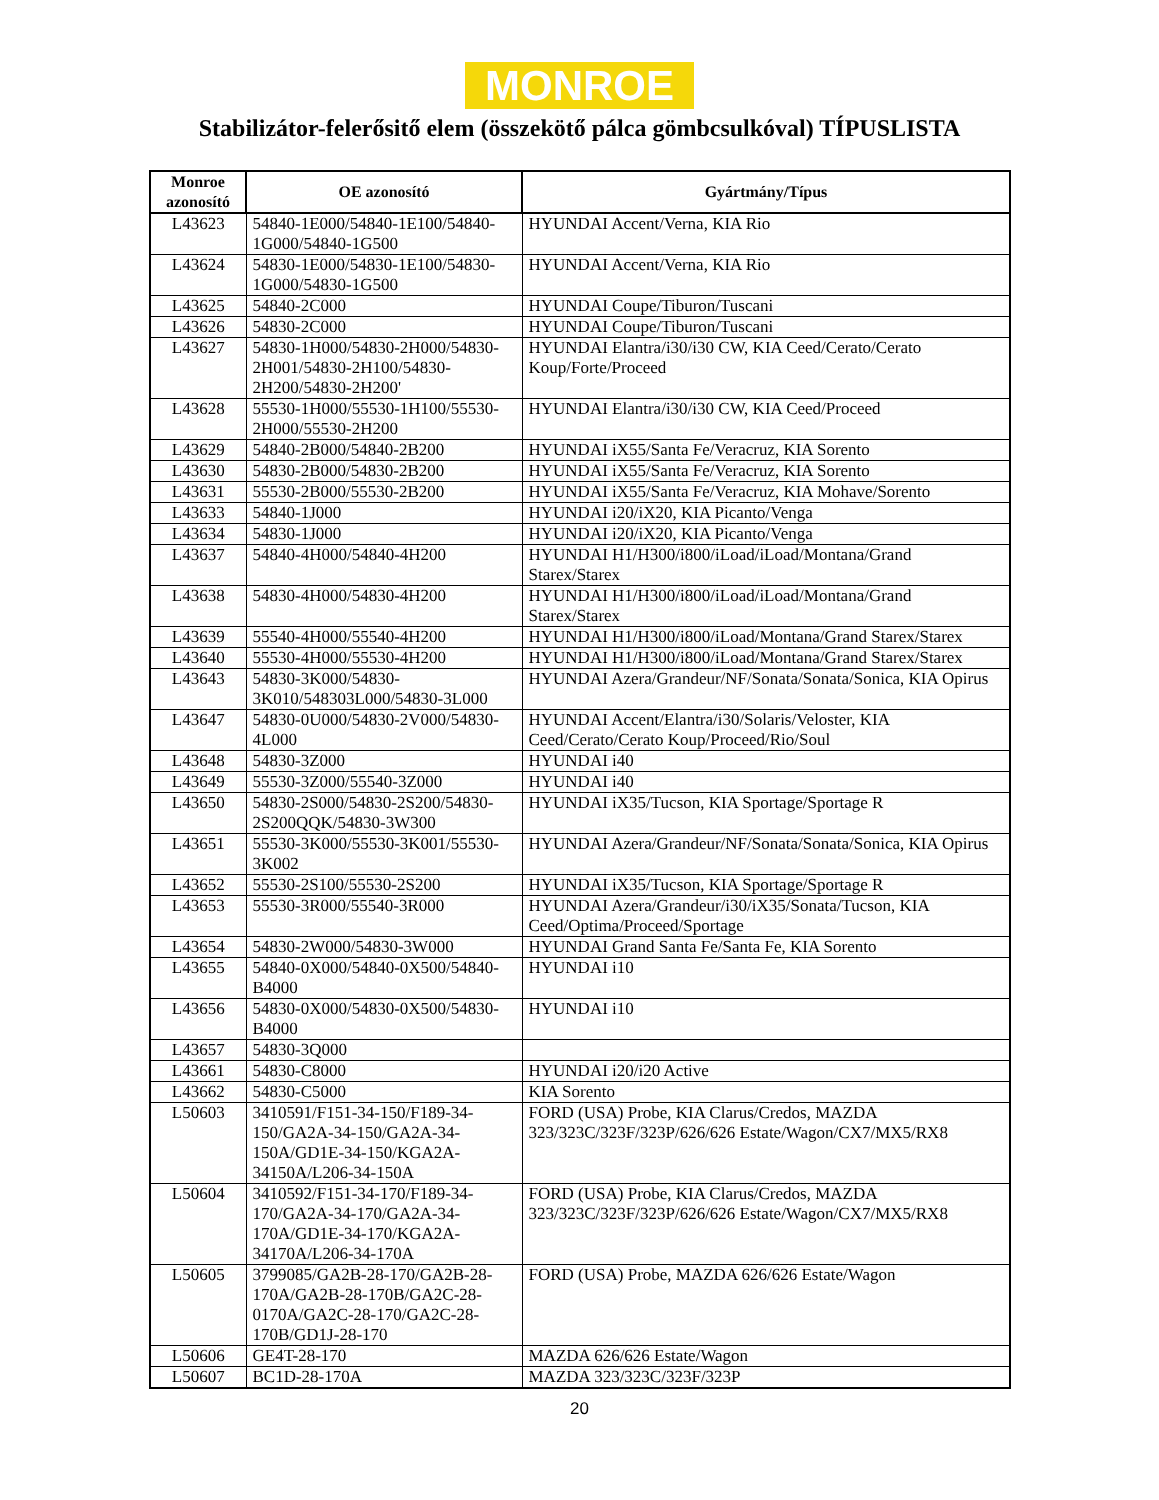MONROE
Stabilizátor-felerősitő elem (összekötő pálca gömbcsulkóval) TÍPUSLISTA
| Monroe azonosító | OE azonosító | Gyártmány/Típus |
| --- | --- | --- |
| L43623 | 54840-1E000/54840-1E100/54840-1G000/54840-1G500 | HYUNDAI Accent/Verna, KIA Rio |
| L43624 | 54830-1E000/54830-1E100/54830-1G000/54830-1G500 | HYUNDAI Accent/Verna, KIA Rio |
| L43625 | 54840-2C000 | HYUNDAI Coupe/Tiburon/Tuscani |
| L43626 | 54830-2C000 | HYUNDAI Coupe/Tiburon/Tuscani |
| L43627 | 54830-1H000/54830-2H000/54830-2H001/54830-2H100/54830-2H200/54830-2H200' | HYUNDAI Elantra/i30/i30 CW, KIA Ceed/Cerato/Cerato Koup/Forte/Proceed |
| L43628 | 55530-1H000/55530-1H100/55530-2H000/55530-2H200 | HYUNDAI Elantra/i30/i30 CW, KIA Ceed/Proceed |
| L43629 | 54840-2B000/54840-2B200 | HYUNDAI iX55/Santa Fe/Veracruz, KIA Sorento |
| L43630 | 54830-2B000/54830-2B200 | HYUNDAI iX55/Santa Fe/Veracruz, KIA Sorento |
| L43631 | 55530-2B000/55530-2B200 | HYUNDAI iX55/Santa Fe/Veracruz, KIA Mohave/Sorento |
| L43633 | 54840-1J000 | HYUNDAI i20/iX20, KIA Picanto/Venga |
| L43634 | 54830-1J000 | HYUNDAI i20/iX20, KIA Picanto/Venga |
| L43637 | 54840-4H000/54840-4H200 | HYUNDAI H1/H300/i800/iLoad/iLoad/Montana/Grand Starex/Starex |
| L43638 | 54830-4H000/54830-4H200 | HYUNDAI H1/H300/i800/iLoad/iLoad/Montana/Grand Starex/Starex |
| L43639 | 55540-4H000/55540-4H200 | HYUNDAI H1/H300/i800/iLoad/Montana/Grand Starex/Starex |
| L43640 | 55530-4H000/55530-4H200 | HYUNDAI H1/H300/i800/iLoad/Montana/Grand Starex/Starex |
| L43643 | 54830-3K000/54830-3K010/548303L000/54830-3L000 | HYUNDAI Azera/Grandeur/NF/Sonata/Sonata/Sonica, KIA Opirus |
| L43647 | 54830-0U000/54830-2V000/54830-4L000 | HYUNDAI Accent/Elantra/i30/Solaris/Veloster, KIA Ceed/Cerato/Cerato Koup/Proceed/Rio/Soul |
| L43648 | 54830-3Z000 | HYUNDAI i40 |
| L43649 | 55530-3Z000/55540-3Z000 | HYUNDAI i40 |
| L43650 | 54830-2S000/54830-2S200/54830-2S200QQK/54830-3W300 | HYUNDAI iX35/Tucson, KIA Sportage/Sportage R |
| L43651 | 55530-3K000/55530-3K001/55530-3K002 | HYUNDAI Azera/Grandeur/NF/Sonata/Sonata/Sonica, KIA Opirus |
| L43652 | 55530-2S100/55530-2S200 | HYUNDAI iX35/Tucson, KIA Sportage/Sportage R |
| L43653 | 55530-3R000/55540-3R000 | HYUNDAI Azera/Grandeur/i30/iX35/Sonata/Tucson, KIA Ceed/Optima/Proceed/Sportage |
| L43654 | 54830-2W000/54830-3W000 | HYUNDAI Grand Santa Fe/Santa Fe, KIA Sorento |
| L43655 | 54840-0X000/54840-0X500/54840-B4000 | HYUNDAI i10 |
| L43656 | 54830-0X000/54830-0X500/54830-B4000 | HYUNDAI i10 |
| L43657 | 54830-3Q000 | |
| L43661 | 54830-C8000 | HYUNDAI i20/i20 Active |
| L43662 | 54830-C5000 | KIA Sorento |
| L50603 | 3410591/F151-34-150/F189-34-150/GA2A-34-150/GA2A-34-150A/GD1E-34-150/KGA2A-34150A/L206-34-150A | FORD (USA) Probe, KIA Clarus/Credos, MAZDA 323/323C/323F/323P/626/626 Estate/Wagon/CX7/MX5/RX8 |
| L50604 | 3410592/F151-34-170/F189-34-170/GA2A-34-170/GA2A-34-170A/GD1E-34-170/KGA2A-34170A/L206-34-170A | FORD (USA) Probe, KIA Clarus/Credos, MAZDA 323/323C/323F/323P/626/626 Estate/Wagon/CX7/MX5/RX8 |
| L50605 | 3799085/GA2B-28-170/GA2B-28-170A/GA2B-28-170B/GA2C-28-0170A/GA2C-28-170/GA2C-28-170B/GD1J-28-170 | FORD (USA) Probe, MAZDA 626/626 Estate/Wagon |
| L50606 | GE4T-28-170 | MAZDA 626/626 Estate/Wagon |
| L50607 | BC1D-28-170A | MAZDA 323/323C/323F/323P |
20